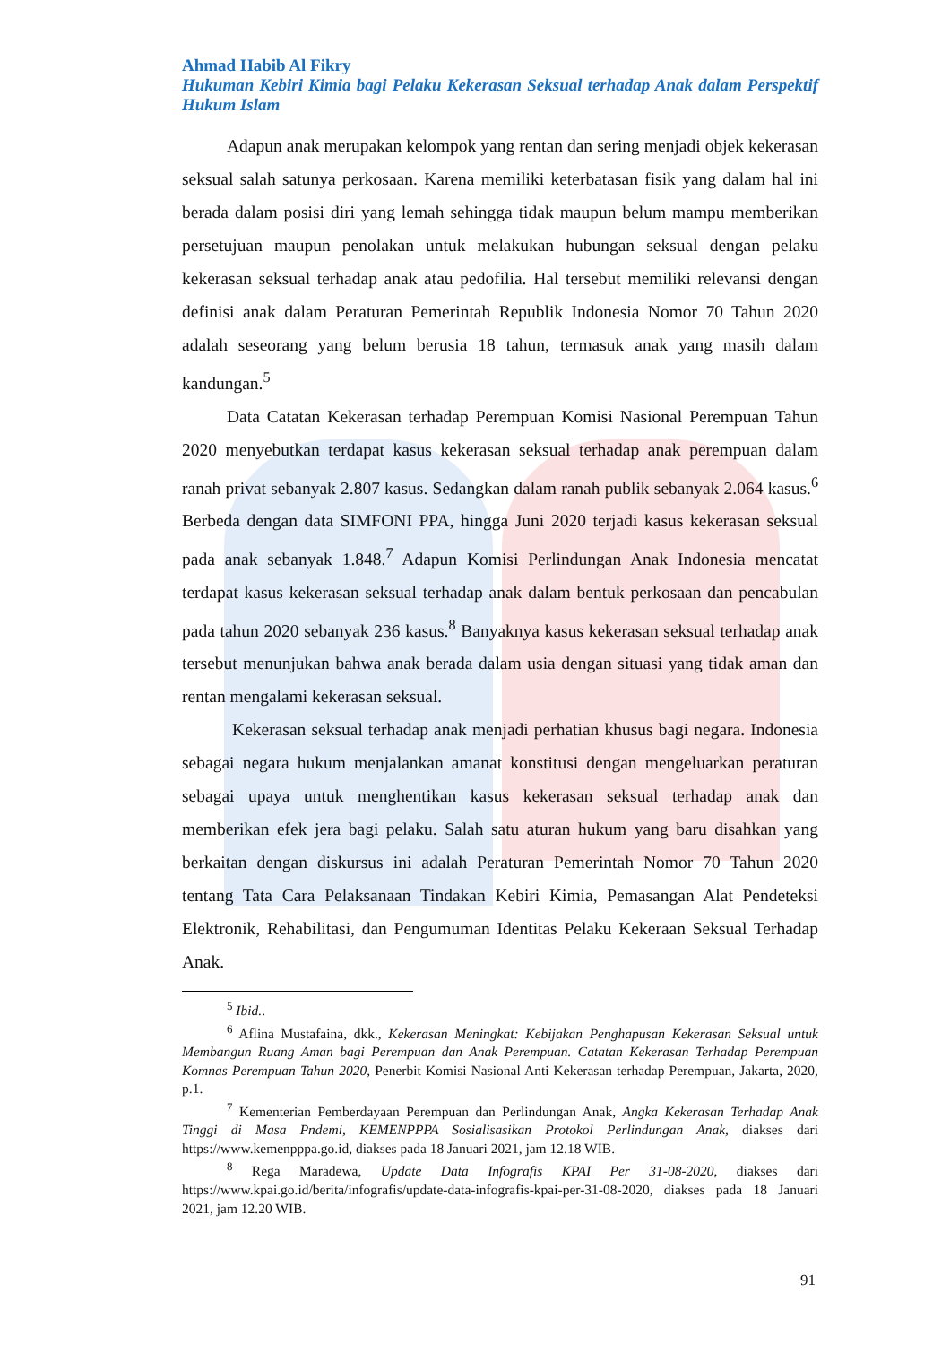Ahmad Habib Al Fikry
Hukuman Kebiri Kimia bagi Pelaku Kekerasan Seksual terhadap Anak dalam Perspektif Hukum Islam
Adapun anak merupakan kelompok yang rentan dan sering menjadi objek kekerasan seksual salah satunya perkosaan. Karena memiliki keterbatasan fisik yang dalam hal ini berada dalam posisi diri yang lemah sehingga tidak maupun belum mampu memberikan persetujuan maupun penolakan untuk melakukan hubungan seksual dengan pelaku kekerasan seksual terhadap anak atau pedofilia. Hal tersebut memiliki relevansi dengan definisi anak dalam Peraturan Pemerintah Republik Indonesia Nomor 70 Tahun 2020 adalah seseorang yang belum berusia 18 tahun, termasuk anak yang masih dalam kandungan.<sup>5</sup>
Data Catatan Kekerasan terhadap Perempuan Komisi Nasional Perempuan Tahun 2020 menyebutkan terdapat kasus kekerasan seksual terhadap anak perempuan dalam ranah privat sebanyak 2.807 kasus. Sedangkan dalam ranah publik sebanyak 2.064 kasus.<sup>6</sup> Berbeda dengan data SIMFONI PPA, hingga Juni 2020 terjadi kasus kekerasan seksual pada anak sebanyak 1.848.<sup>7</sup> Adapun Komisi Perlindungan Anak Indonesia mencatat terdapat kasus kekerasan seksual terhadap anak dalam bentuk perkosaan dan pencabulan pada tahun 2020 sebanyak 236 kasus.<sup>8</sup> Banyaknya kasus kekerasan seksual terhadap anak tersebut menunjukan bahwa anak berada dalam usia dengan situasi yang tidak aman dan rentan mengalami kekerasan seksual.
Kekerasan seksual terhadap anak menjadi perhatian khusus bagi negara. Indonesia sebagai negara hukum menjalankan amanat konstitusi dengan mengeluarkan peraturan sebagai upaya untuk menghentikan kasus kekerasan seksual terhadap anak dan memberikan efek jera bagi pelaku. Salah satu aturan hukum yang baru disahkan yang berkaitan dengan diskursus ini adalah Peraturan Pemerintah Nomor 70 Tahun 2020 tentang Tata Cara Pelaksanaan Tindakan Kebiri Kimia, Pemasangan Alat Pendeteksi Elektronik, Rehabilitasi, dan Pengumuman Identitas Pelaku Kekeraan Seksual Terhadap Anak.
<sup>5</sup> Ibid..
<sup>6</sup> Aflina Mustafaina, dkk., Kekerasan Meningkat: Kebijakan Penghapusan Kekerasan Seksual untuk Membangun Ruang Aman bagi Perempuan dan Anak Perempuan. Catatan Kekerasan Terhadap Perempuan Komnas Perempuan Tahun 2020, Penerbit Komisi Nasional Anti Kekerasan terhadap Perempuan, Jakarta, 2020, p.1.
<sup>7</sup> Kementerian Pemberdayaan Perempuan dan Perlindungan Anak, Angka Kekerasan Terhadap Anak Tinggi di Masa Pndemi, KEMENPPPA Sosialisasikan Protokol Perlindungan Anak, diakses dari https://www.kemenpppa.go.id, diakses pada 18 Januari 2021, jam 12.18 WIB.
<sup>8</sup> Rega Maradewa, Update Data Infografis KPAI Per 31-08-2020, diakses dari https://www.kpai.go.id/berita/infografis/update-data-infografis-kpai-per-31-08-2020, diakses pada 18 Januari 2021, jam 12.20 WIB.
91